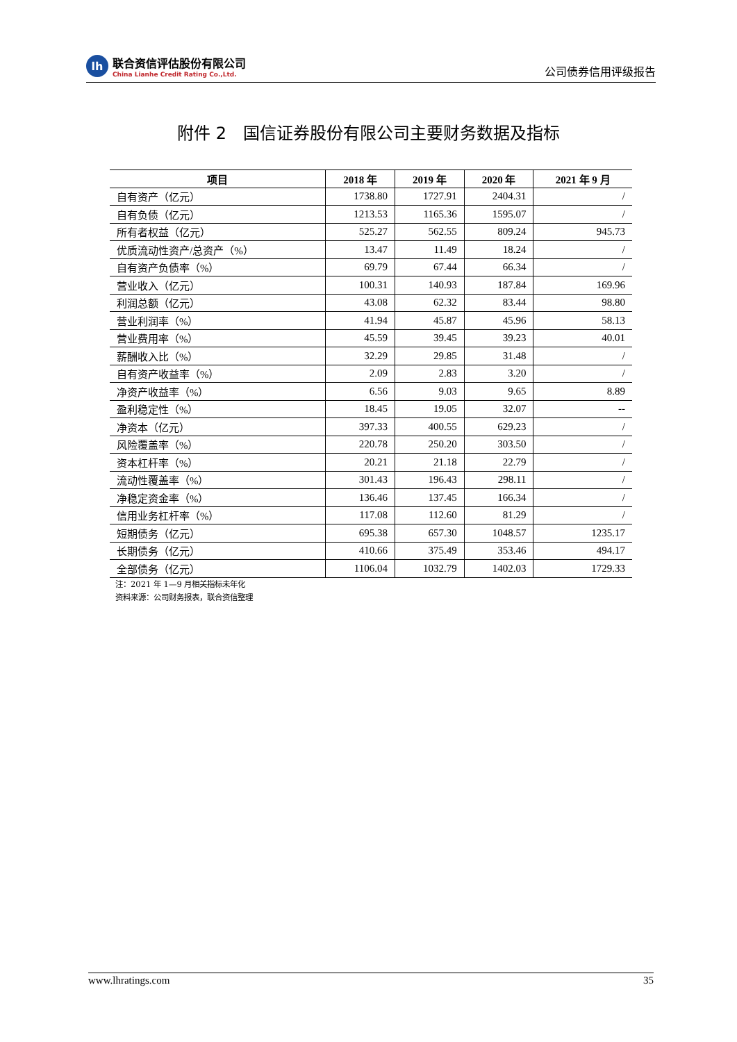lh
联合资信评估股份有限公司
China Lianhe Credit Rating Co.,Ltd.
公司债券信用评级报告
附件 2　国信证券股份有限公司主要财务数据及指标
| 项目 | 2018 年 | 2019 年 | 2020 年 | 2021 年 9 月 |
| --- | --- | --- | --- | --- |
| 自有资产（亿元） | 1738.80 | 1727.91 | 2404.31 | / |
| 自有负债（亿元） | 1213.53 | 1165.36 | 1595.07 | / |
| 所有者权益（亿元） | 525.27 | 562.55 | 809.24 | 945.73 |
| 优质流动性资产/总资产（%） | 13.47 | 11.49 | 18.24 | / |
| 自有资产负债率（%） | 69.79 | 67.44 | 66.34 | / |
| 营业收入（亿元） | 100.31 | 140.93 | 187.84 | 169.96 |
| 利润总额（亿元） | 43.08 | 62.32 | 83.44 | 98.80 |
| 营业利润率（%） | 41.94 | 45.87 | 45.96 | 58.13 |
| 营业费用率（%） | 45.59 | 39.45 | 39.23 | 40.01 |
| 薪酬收入比（%） | 32.29 | 29.85 | 31.48 | / |
| 自有资产收益率（%） | 2.09 | 2.83 | 3.20 | / |
| 净资产收益率（%） | 6.56 | 9.03 | 9.65 | 8.89 |
| 盈利稳定性（%） | 18.45 | 19.05 | 32.07 | -- |
| 净资本（亿元） | 397.33 | 400.55 | 629.23 | / |
| 风险覆盖率（%） | 220.78 | 250.20 | 303.50 | / |
| 资本杠杆率（%） | 20.21 | 21.18 | 22.79 | / |
| 流动性覆盖率（%） | 301.43 | 196.43 | 298.11 | / |
| 净稳定资金率（%） | 136.46 | 137.45 | 166.34 | / |
| 信用业务杠杆率（%） | 117.08 | 112.60 | 81.29 | / |
| 短期债务（亿元） | 695.38 | 657.30 | 1048.57 | 1235.17 |
| 长期债务（亿元） | 410.66 | 375.49 | 353.46 | 494.17 |
| 全部债务（亿元） | 1106.04 | 1032.79 | 1402.03 | 1729.33 |
注：2021 年 1—9 月相关指标未年化
资料来源：公司财务报表，联合资信整理
www.lhratings.com 35